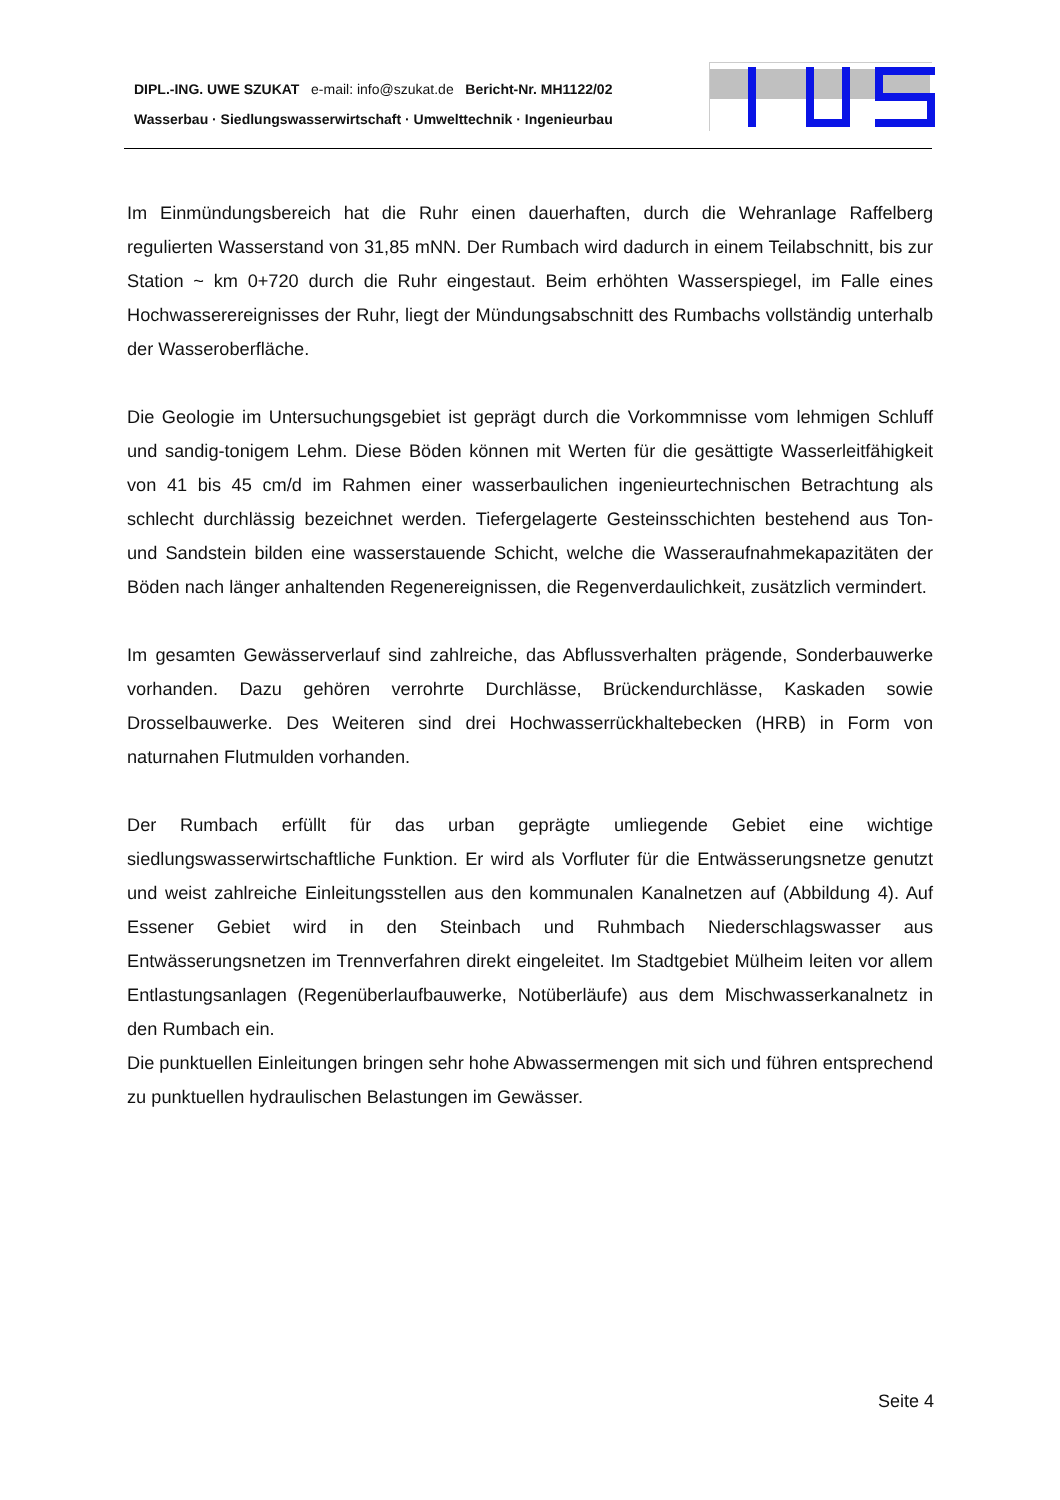DIPL.-ING. UWE SZUKAT e-mail: info@szukat.de Bericht-Nr. MH1122/02
Wasserbau · Siedlungswasserwirtschaft · Umwelttechnik · Ingenieurbau
Im Einmündungsbereich hat die Ruhr einen dauerhaften, durch die Wehranlage Raffelberg regulierten Wasserstand von 31,85 mNN. Der Rumbach wird dadurch in einem Teilabschnitt, bis zur Station ~ km 0+720 durch die Ruhr eingestaut. Beim erhöhten Wasserspiegel, im Falle eines Hochwasserereignisses der Ruhr, liegt der Mündungsabschnitt des Rumbachs vollständig unterhalb der Wasseroberfläche.
Die Geologie im Untersuchungsgebiet ist geprägt durch die Vorkommnisse vom lehmigen Schluff und sandig-tonigem Lehm. Diese Böden können mit Werten für die gesättigte Wasserleitfähigkeit von 41 bis 45 cm/d im Rahmen einer wasserbaulichen ingenieurtechnischen Betrachtung als schlecht durchlässig bezeichnet werden. Tiefergelagerte Gesteinsschichten bestehend aus Ton- und Sandstein bilden eine wasserstauende Schicht, welche die Wasseraufnahmekapazitäten der Böden nach länger anhaltenden Regenereignissen, die Regenverdaulichkeit, zusätzlich vermindert.
Im gesamten Gewässerverlauf sind zahlreiche, das Abflussverhalten prägende, Sonderbauwerke vorhanden. Dazu gehören verrohrte Durchlässe, Brückendurchlässe, Kaskaden sowie Drosselbauwerke. Des Weiteren sind drei Hochwasserrückhaltebecken (HRB) in Form von naturnahen Flutmulden vorhanden.
Der Rumbach erfüllt für das urban geprägte umliegende Gebiet eine wichtige siedlungswasserwirtschaftliche Funktion. Er wird als Vorfluter für die Entwässerungsnetze genutzt und weist zahlreiche Einleitungsstellen aus den kommunalen Kanalnetzen auf (Abbildung 4). Auf Essener Gebiet wird in den Steinbach und Ruhmbach Niederschlagswasser aus Entwässerungsnetzen im Trennverfahren direkt eingeleitet. Im Stadtgebiet Mülheim leiten vor allem Entlastungsanlagen (Regenüberlaufbauwerke, Notüberläufe) aus dem Mischwasserkanalnetz in den Rumbach ein.
Die punktuellen Einleitungen bringen sehr hohe Abwassermengen mit sich und führen entsprechend zu punktuellen hydraulischen Belastungen im Gewässer.
Seite 4